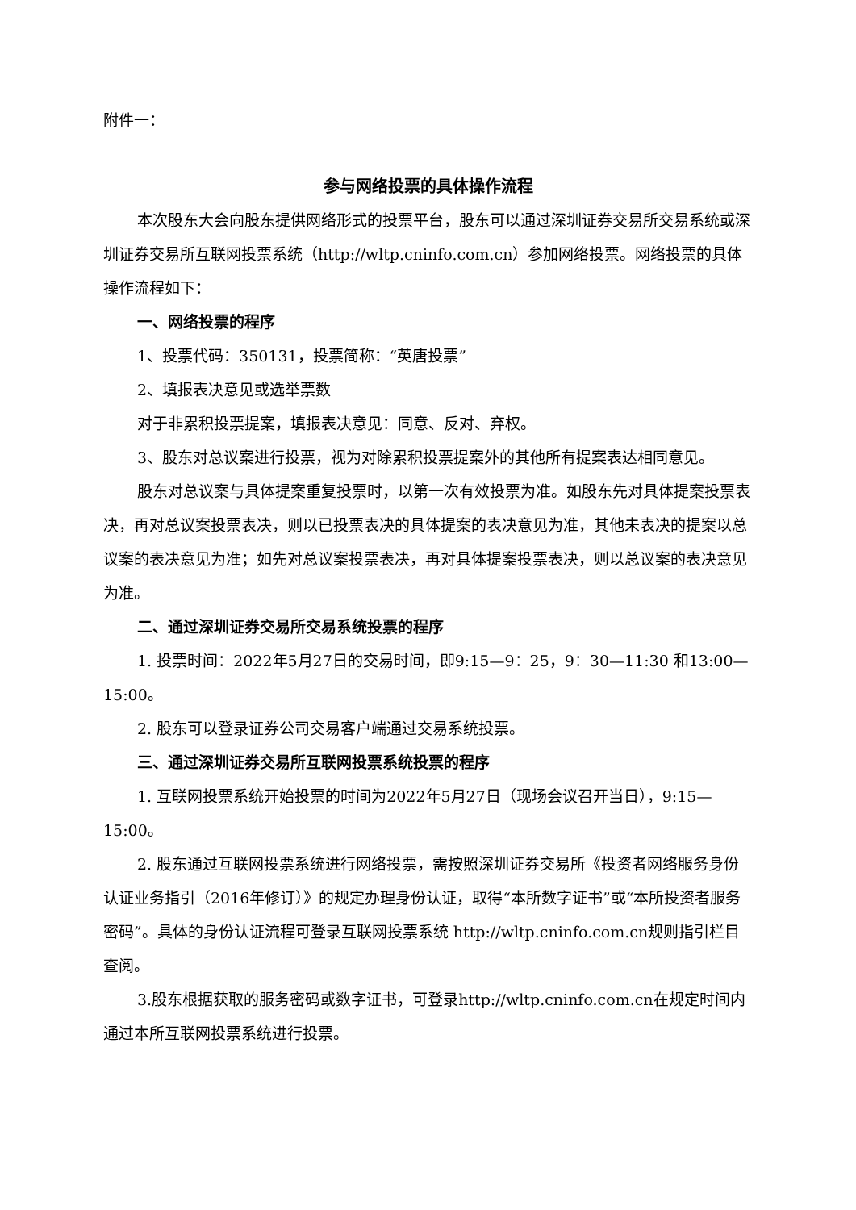附件一：
参与网络投票的具体操作流程
本次股东大会向股东提供网络形式的投票平台，股东可以通过深圳证券交易所交易系统或深圳证券交易所互联网投票系统（http://wltp.cninfo.com.cn）参加网络投票。网络投票的具体操作流程如下：
一、网络投票的程序
1、投票代码：350131，投票简称：“英唐投票”
2、填报表决意见或选举票数
对于非累积投票提案，填报表决意见：同意、反对、弃权。
3、股东对总议案进行投票，视为对除累积投票提案外的其他所有提案表达相同意见。
股东对总议案与具体提案重复投票时，以第一次有效投票为准。如股东先对具体提案投票表决，再对总议案投票表决，则以已投票表决的具体提案的表决意见为准，其他未表决的提案以总议案的表决意见为准；如先对总议案投票表决，再对具体提案投票表决，则以总议案的表决意见为准。
二、通过深圳证券交易所交易系统投票的程序
1. 投票时间：2022年5月27日的交易时间，即9:15—9：25，9：30—11:30 和13:00—15:00。
2. 股东可以登录证券公司交易客户端通过交易系统投票。
三、通过深圳证券交易所互联网投票系统投票的程序
1. 互联网投票系统开始投票的时间为2022年5月27日（现场会议召开当日），9:15—15:00。
2. 股东通过互联网投票系统进行网络投票，需按照深圳证券交易所《投资者网络服务身份认证业务指引（2016年修订）》的规定办理身份认证，取得“本所数字证书”或“本所投资者服务密码”。具体的身份认证流程可登录互联网投票系统 http://wltp.cninfo.com.cn规则指引栏目查阅。
3.股东根据获取的服务密码或数字证书，可登录http://wltp.cninfo.com.cn在规定时间内通过本所互联网投票系统进行投票。